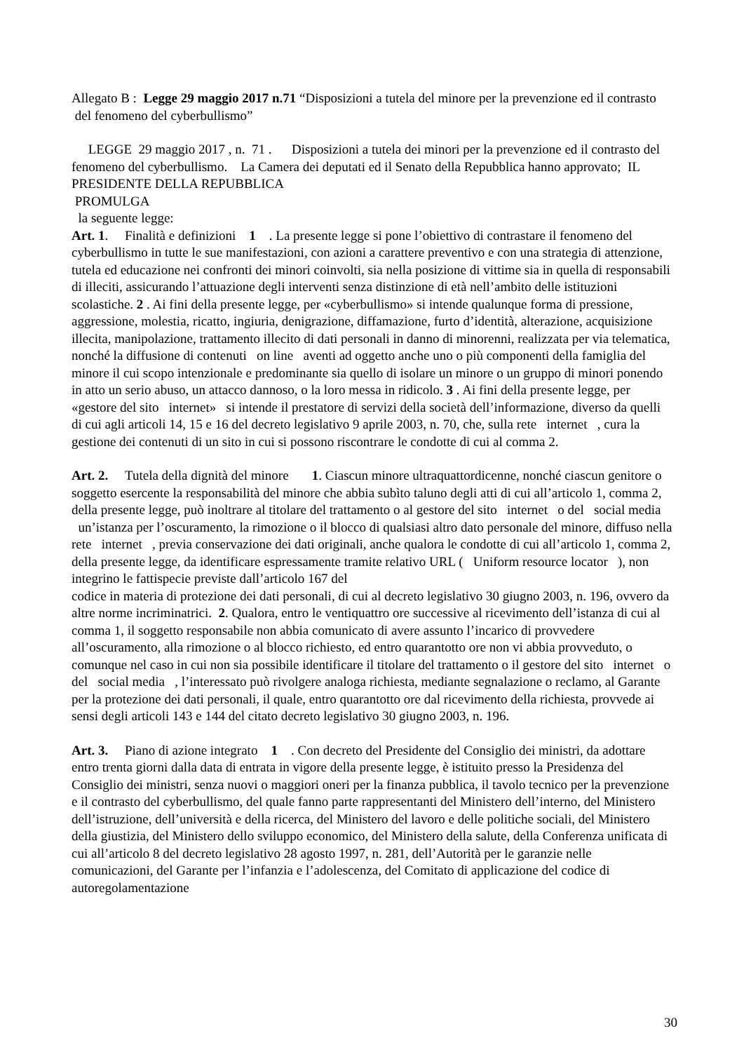Allegato B : Legge 29 maggio 2017 n.71 “Disposizioni a tutela del minore per la prevenzione ed il contrasto del fenomeno del cyberbullismo”
LEGGE 29 maggio 2017 , n. 71 . Disposizioni a tutela dei minori per la prevenzione ed il contrasto del fenomeno del cyberbullismo. La Camera dei deputati ed il Senato della Repubblica hanno approvato; IL PRESIDENTE DELLA REPUBBLICA
PROMULGA
la seguente legge:
Art. 1. Finalità e definizioni 1 . La presente legge si pone l’obiettivo di contrastare il fenomeno del cyberbullismo in tutte le sue manifestazioni, con azioni a carattere preventivo e con una strategia di attenzione, tutela ed educazione nei confronti dei minori coinvolti, sia nella posizione di vittime sia in quella di responsabili di illeciti, assicurando l’attuazione degli interventi senza distinzione di età nell’ambito delle istituzioni scolastiche. 2 . Ai fini della presente legge, per «cyberbullismo» si intende qualunque forma di pressione, aggressione, molestia, ricatto, ingiuria, denigrazione, diffamazione, furto d’identità, alterazione, acquisizione illecita, manipolazione, trattamento illecito di dati personali in danno di minorenni, realizzata per via telematica, nonché la diffusione di contenuti on line aventi ad oggetto anche uno o più componenti della famiglia del minore il cui scopo intenzionale e predominante sia quello di isolare un minore o un gruppo di minori ponendo in atto un serio abuso, un attacco dannoso, o la loro messa in ridicolo. 3 . Ai fini della presente legge, per «gestore del sito internet» si intende il prestatore di servizi della società dell’informazione, diverso da quelli di cui agli articoli 14, 15 e 16 del decreto legislativo 9 aprile 2003, n. 70, che, sulla rete internet , cura la gestione dei contenuti di un sito in cui si possono riscontrare le condotte di cui al comma 2.
Art. 2. Tutela della dignità del minore 1. Ciascun minore ultraquattordicenne, nonché ciascun genitore o soggetto esercente la responsabilità del minore che abbia subìto taluno degli atti di cui all’articolo 1, comma 2, della presente legge, può inoltrare al titolare del trattamento o al gestore del sito internet o del social media un’istanza per l’oscuramento, la rimozione o il blocco di qualsiasi altro dato personale del minore, diffuso nella rete internet , previa conservazione dei dati originali, anche qualora le condotte di cui all’articolo 1, comma 2, della presente legge, da identificare espressamente tramite relativo URL ( Uniform resource locator ), non integrino le fattispecie previste dall’articolo 167 del
codice in materia di protezione dei dati personali, di cui al decreto legislativo 30 giugno 2003, n. 196, ovvero da altre norme incriminatrici. 2. Qualora, entro le ventiquattro ore successive al ricevimento dell’istanza di cui al comma 1, il soggetto responsabile non abbia comunicato di avere assunto l’incarico di provvedere all’oscuramento, alla rimozione o al blocco richiesto, ed entro quarantotto ore non vi abbia provveduto, o comunque nel caso in cui non sia possibile identificare il titolare del trattamento o il gestore del sito internet o del social media , l’interessato può rivolgere analoga richiesta, mediante segnalazione o reclamo, al Garante per la protezione dei dati personali, il quale, entro quarantotto ore dal ricevimento della richiesta, provvede ai sensi degli articoli 143 e 144 del citato decreto legislativo 30 giugno 2003, n. 196.
Art. 3. Piano di azione integrato 1 . Con decreto del Presidente del Consiglio dei ministri, da adottare entro trenta giorni dalla data di entrata in vigore della presente legge, è istituito presso la Presidenza del Consiglio dei ministri, senza nuovi o maggiori oneri per la finanza pubblica, il tavolo tecnico per la prevenzione e il contrasto del cyberbullismo, del quale fanno parte rappresentanti del Ministero dell’interno, del Ministero dell’istruzione, dell’università e della ricerca, del Ministero del lavoro e delle politiche sociali, del Ministero della giustizia, del Ministero dello sviluppo economico, del Ministero della salute, della Conferenza unificata di cui all’articolo 8 del decreto legislativo 28 agosto 1997, n. 281, dell’Autorità per le garanzie nelle comunicazioni, del Garante per l’infanzia e l’adolescenza, del Comitato di applicazione del codice di autoregolamentazione
30